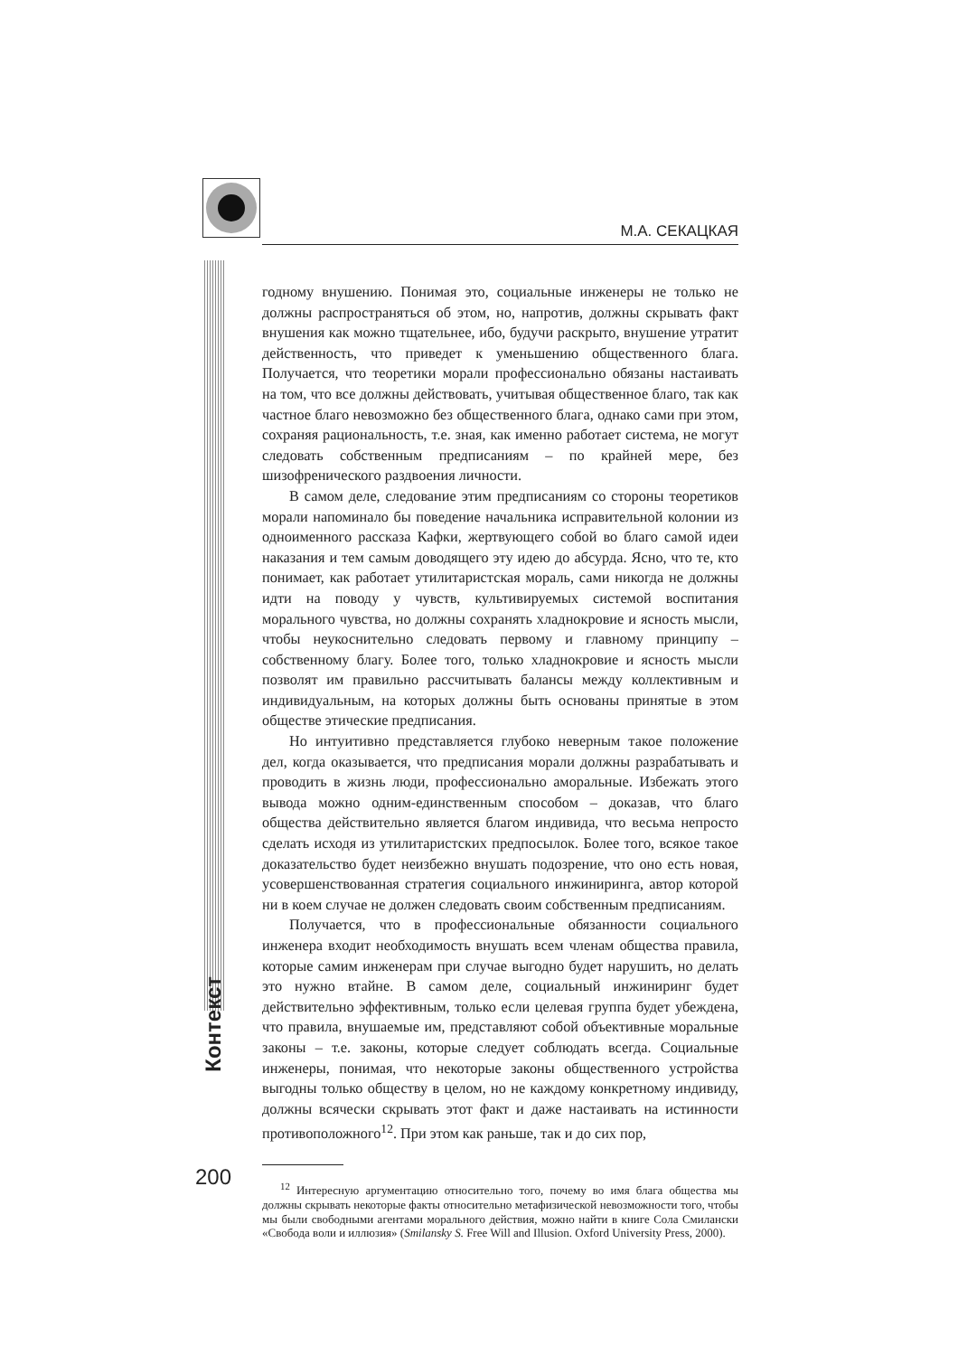М.А. СЕКАЦКАЯ
Контекст
годному внушению. Понимая это, социальные инженеры не только не должны распространяться об этом, но, напротив, должны скрывать факт внушения как можно тщательнее, ибо, будучи раскрыто, внушение утратит действенность, что приведет к уменьшению общественного блага. Получается, что теоретики морали профессионально обязаны настаивать на том, что все должны действовать, учитывая общественное благо, так как частное благо невозможно без общественного блага, однако сами при этом, сохраняя рациональность, т.е. зная, как именно работает система, не могут следовать собственным предписаниям – по крайней мере, без шизофренического раздвоения личности.
В самом деле, следование этим предписаниям со стороны теоретиков морали напоминало бы поведение начальника исправительной колонии из одноименного рассказа Кафки, жертвующего собой во благо самой идеи наказания и тем самым доводящего эту идею до абсурда. Ясно, что те, кто понимает, как работает утилитаристская мораль, сами никогда не должны идти на поводу у чувств, культивируемых системой воспитания морального чувства, но должны сохранять хладнокровие и ясность мысли, чтобы неукоснительно следовать первому и главному принципу – собственному благу. Более того, только хладнокровие и ясность мысли позволят им правильно рассчитывать балансы между коллективным и индивидуальным, на которых должны быть основаны принятые в этом обществе этические предписания.
Но интуитивно представляется глубоко неверным такое положение дел, когда оказывается, что предписания морали должны разрабатывать и проводить в жизнь люди, профессионально аморальные. Избежать этого вывода можно одним-единственным способом – доказав, что благо общества действительно является благом индивида, что весьма непросто сделать исходя из утилитаристских предпосылок. Более того, всякое такое доказательство будет неизбежно внушать подозрение, что оно есть новая, усовершенствованная стратегия социального инжиниринга, автор которой ни в коем случае не должен следовать своим собственным предписаниям.
Получается, что в профессиональные обязанности социального инженера входит необходимость внушать всем членам общества правила, которые самим инженерам при случае выгодно будет нарушить, но делать это нужно втайне. В самом деле, социальный инжиниринг будет действительно эффективным, только если целевая группа будет убеждена, что правила, внушаемые им, представляют собой объективные моральные законы – т.е. законы, которые следует соблюдать всегда. Социальные инженеры, понимая, что некоторые законы общественного устройства выгодны только обществу в целом, но не каждому конкретному индивиду, должны всячески скрывать этот факт и даже настаивать на истинности противоположного<sup>12</sup>. При этом как раньше, так и до сих пор,
<sup>12</sup> Интересную аргументацию относительно того, почему во имя блага общества мы должны скрывать некоторые факты относительно метафизической невозможности того, чтобы мы были свободными агентами морального действия, можно найти в книге Сола Смилански «Свобода воли и иллюзия» (Smilansky S. Free Will and Illusion. Oxford University Press, 2000).
200